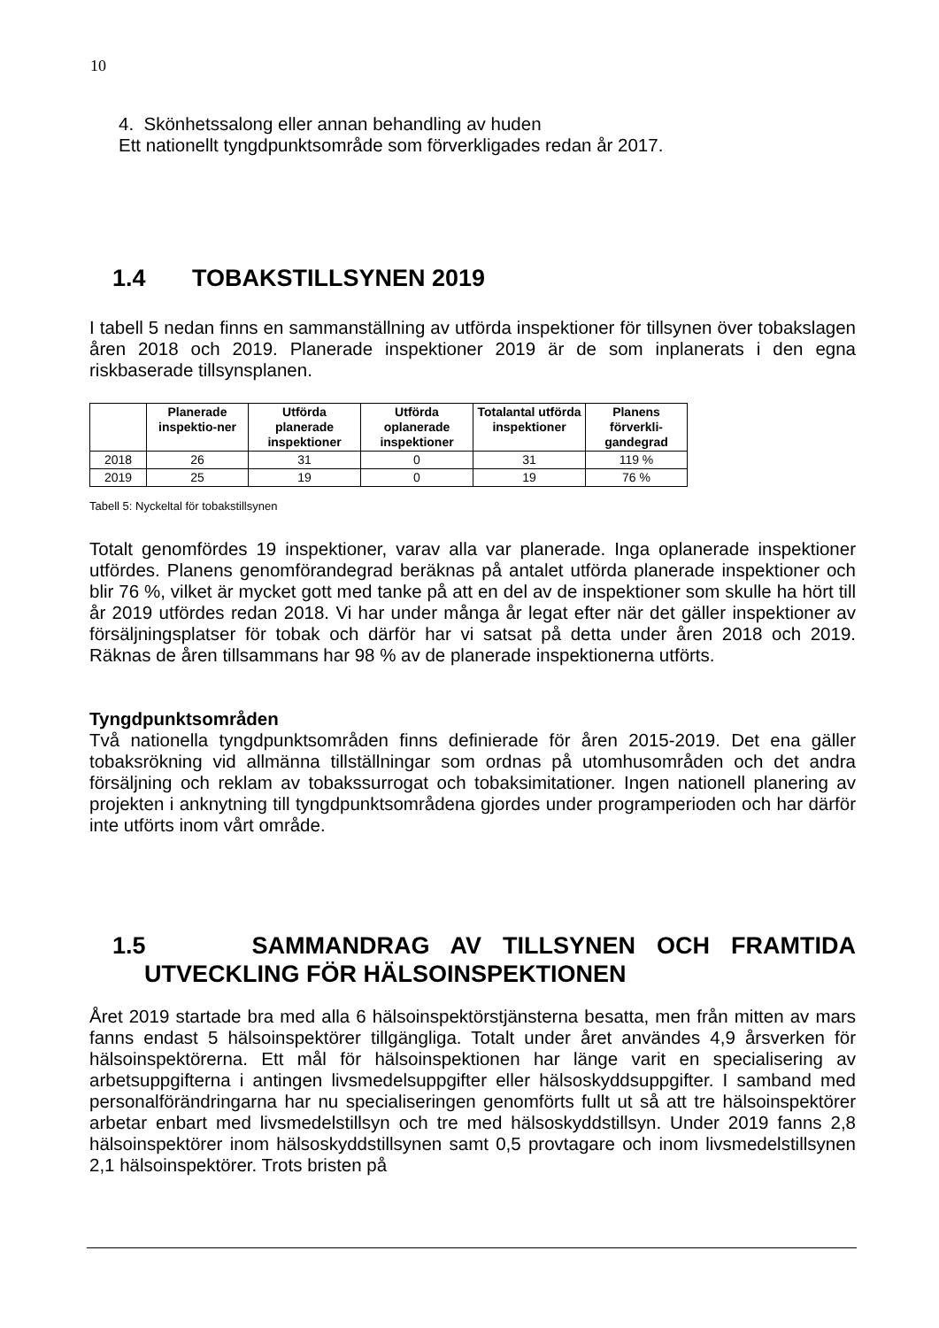10
4. Skönhetssalong eller annan behandling av huden
Ett nationellt tyngdpunktsområde som förverkligades redan år 2017.
1.4 TOBAKSTILLSYNEN 2019
I tabell 5 nedan finns en sammanställning av utförda inspektioner för tillsynen över tobakslagen åren 2018 och 2019. Planerade inspektioner 2019 är de som inplanerats i den egna riskbaserade tillsynsplanen.
| | Planerade inspektio-ner | Utförda planerade inspektioner | Utförda oplanerade inspektioner | Totalantal utförda inspektioner | Planens förverkli-gandegrad |
| --- | --- | --- | --- | --- | --- |
| 2018 | 26 | 31 | 0 | 31 | 119 % |
| 2019 | 25 | 19 | 0 | 19 | 76 % |
Tabell 5: Nyckeltal för tobakstillsynen
Totalt genomfördes 19 inspektioner, varav alla var planerade. Inga oplanerade inspektioner utfördes. Planens genomförandegrad beräknas på antalet utförda planerade inspektioner och blir 76 %, vilket är mycket gott med tanke på att en del av de inspektioner som skulle ha hört till år 2019 utfördes redan 2018. Vi har under många år legat efter när det gäller inspektioner av försäljningsplatser för tobak och därför har vi satsat på detta under åren 2018 och 2019. Räknas de åren tillsammans har 98 % av de planerade inspektionerna utförts.
Tyngdpunktsområden
Två nationella tyngdpunktsområden finns definierade för åren 2015-2019. Det ena gäller tobaksrökning vid allmänna tillställningar som ordnas på utomhusområden och det andra försäljning och reklam av tobakssurrogat och tobaksimitationer. Ingen nationell planering av projekten i anknytning till tyngdpunktsområdena gjordes under programperioden och har därför inte utförts inom vårt område.
1.5 SAMMANDRAG AV TILLSYNEN OCH FRAMTIDA
UTVECKLING FÖR HÄLSOINSPEKTIONEN
Året 2019 startade bra med alla 6 hälsoinspektörstjänsterna besatta, men från mitten av mars fanns endast 5 hälsoinspektörer tillgängliga. Totalt under året användes 4,9 årsverken för hälsoinspektörerna. Ett mål för hälsoinspektionen har länge varit en specialisering av arbetsuppgifterna i antingen livsmedelsuppgifter eller hälsoskyddsuppgifter. I samband med personalförändringarna har nu specialiseringen genomförts fullt ut så att tre hälsoinspektörer arbetar enbart med livsmedelstillsyn och tre med hälsoskyddstillsyn. Under 2019 fanns 2,8 hälsoinspektörer inom hälsoskyddstillsynen samt 0,5 provtagare och inom livsmedelstillsynen 2,1 hälsoinspektörer. Trots bristen på